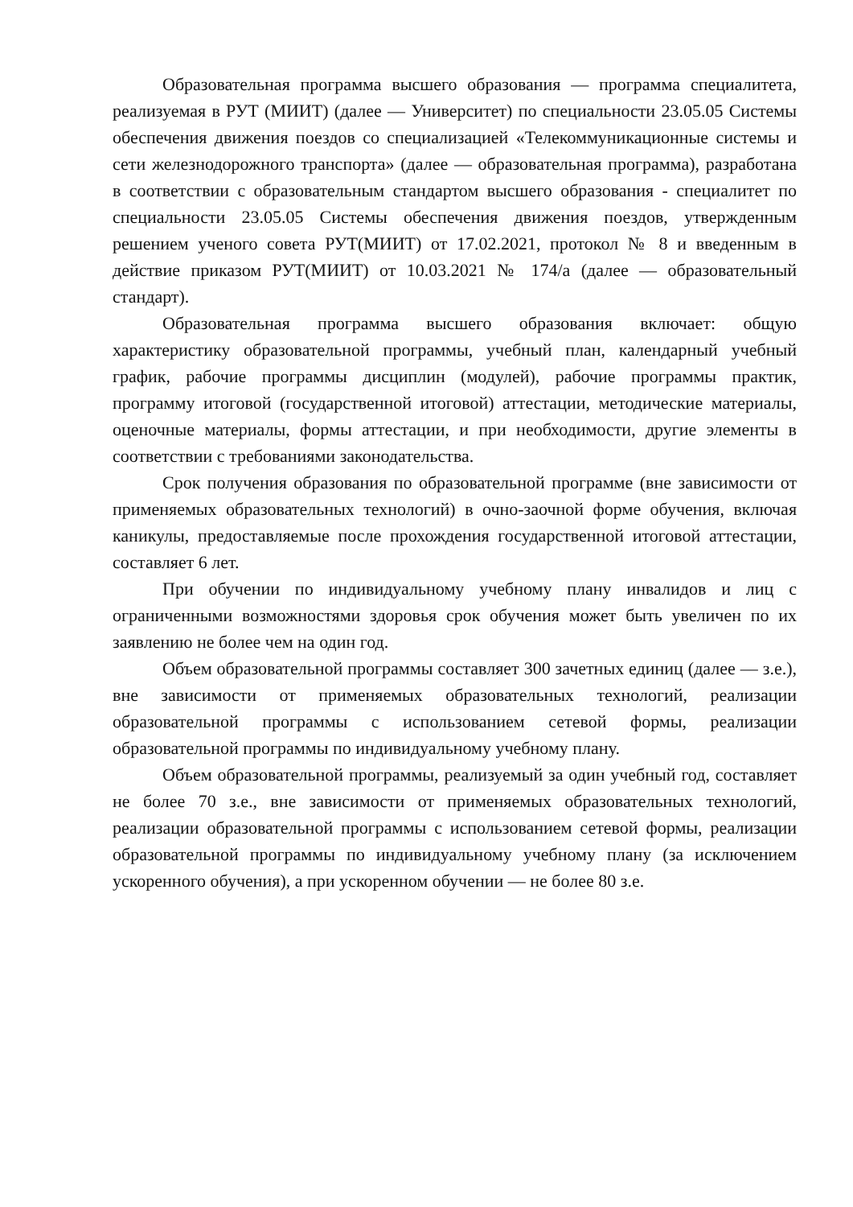Образовательная программа высшего образования — программа специалитета, реализуемая в РУТ (МИИТ) (далее — Университет) по специальности 23.05.05 Системы обеспечения движения поездов со специализацией «Телекоммуникационные системы и сети железнодорожного транспорта» (далее — образовательная программа), разработана в соответствии с образовательным стандартом высшего образования - специалитет по специальности 23.05.05 Системы обеспечения движения поездов, утвержденным решением ученого совета РУТ(МИИТ) от 17.02.2021, протокол № 8 и введенным в действие приказом РУТ(МИИТ) от 10.03.2021 № 174/а (далее — образовательный стандарт).
Образовательная программа высшего образования включает: общую характеристику образовательной программы, учебный план, календарный учебный график, рабочие программы дисциплин (модулей), рабочие программы практик, программу итоговой (государственной итоговой) аттестации, методические материалы, оценочные материалы, формы аттестации, и при необходимости, другие элементы в соответствии с требованиями законодательства.
Срок получения образования по образовательной программе (вне зависимости от применяемых образовательных технологий) в очно-заочной форме обучения, включая каникулы, предоставляемые после прохождения государственной итоговой аттестации, составляет 6 лет.
При обучении по индивидуальному учебному плану инвалидов и лиц с ограниченными возможностями здоровья срок обучения может быть увеличен по их заявлению не более чем на один год.
Объем образовательной программы составляет 300 зачетных единиц (далее — з.е.), вне зависимости от применяемых образовательных технологий, реализации образовательной программы с использованием сетевой формы, реализации образовательной программы по индивидуальному учебному плану.
Объем образовательной программы, реализуемый за один учебный год, составляет не более 70 з.е., вне зависимости от применяемых образовательных технологий, реализации образовательной программы с использованием сетевой формы, реализации образовательной программы по индивидуальному учебному плану (за исключением ускоренного обучения), а при ускоренном обучении — не более 80 з.е.